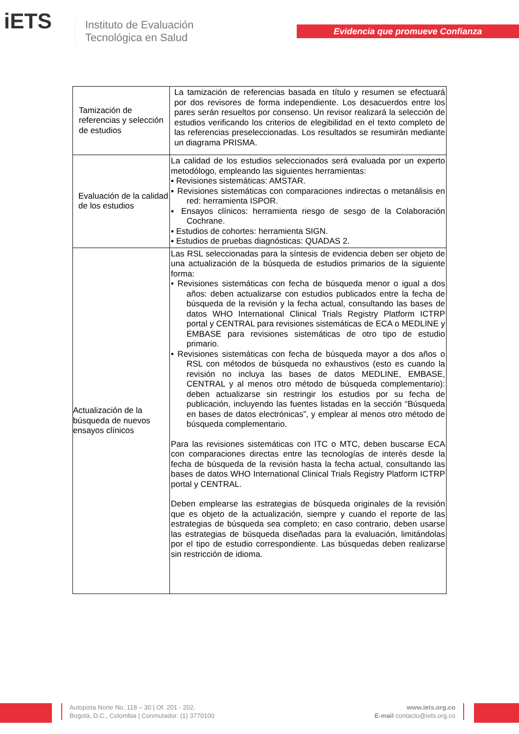iETS
Instituto de Evaluación
Tecnológica en Salud
Evidencia que promueve Confianza
| Tamización de referencias y selección de estudios | La tamización de referencias basada en título y resumen se efectuará por dos revisores de forma independiente. Los desacuerdos entre los pares serán resueltos por consenso. Un revisor realizará la selección de estudios verificando los criterios de elegibilidad en el texto completo de las referencias preseleccionadas. Los resultados se resumirán mediante un diagrama PRISMA. |
| Evaluación de la calidad de los estudios | La calidad de los estudios seleccionados será evaluada por un experto metodólogo, empleando las siguientes herramientas: ▪ Revisiones sistemáticas: AMSTAR. ▪ Revisiones sistemáticas con comparaciones indirectas o metanálisis en red: herramienta ISPOR. ▪ Ensayos clínicos: herramienta riesgo de sesgo de la Colaboración Cochrane. ▪ Estudios de cohortes: herramienta SIGN. ▪ Estudios de pruebas diagnósticas: QUADAS 2. |
| Actualización de la búsqueda de nuevos ensayos clínicos | Las RSL seleccionadas para la síntesis de evidencia deben ser objeto de una actualización de la búsqueda de estudios primarios de la siguiente forma: • Revisiones sistemáticas con fecha de búsqueda menor o igual a dos años: deben actualizarse con estudios publicados entre la fecha de búsqueda de la revisión y la fecha actual, consultando las bases de datos WHO International Clinical Trials Registry Platform ICTRP portal y CENTRAL para revisiones sistemáticas de ECA o MEDLINE y EMBASE para revisiones sistemáticas de otro tipo de estudio primario. • Revisiones sistemáticas con fecha de búsqueda mayor a dos años o RSL con métodos de búsqueda no exhaustivos (esto es cuando la revisión no incluya las bases de datos MEDLINE, EMBASE, CENTRAL y al menos otro método de búsqueda complementario): deben actualizarse sin restringir los estudios por su fecha de publicación, incluyendo las fuentes listadas en la sección “Búsqueda en bases de datos electrónicas”, y emplear al menos otro método de búsqueda complementario. Para las revisiones sistemáticas con ITC o MTC, deben buscarse ECA con comparaciones directas entre las tecnologías de interés desde la fecha de búsqueda de la revisión hasta la fecha actual, consultando las bases de datos WHO International Clinical Trials Registry Platform ICTRP portal y CENTRAL. Deben emplearse las estrategias de búsqueda originales de la revisión que es objeto de la actualización, siempre y cuando el reporte de las estrategias de búsqueda sea completo; en caso contrario, deben usarse las estrategias de búsqueda diseñadas para la evaluación, limitándolas por el tipo de estudio correspondiente. Las búsquedas deben realizarse sin restricción de idioma. |
Autopista Norte No. 118 – 30 | Of. 201 - 202.
Bogotá, D.C., Colombia | Conmutador: (1) 3770100
www.iets.org.co
E-mail contacto@iets.org.co